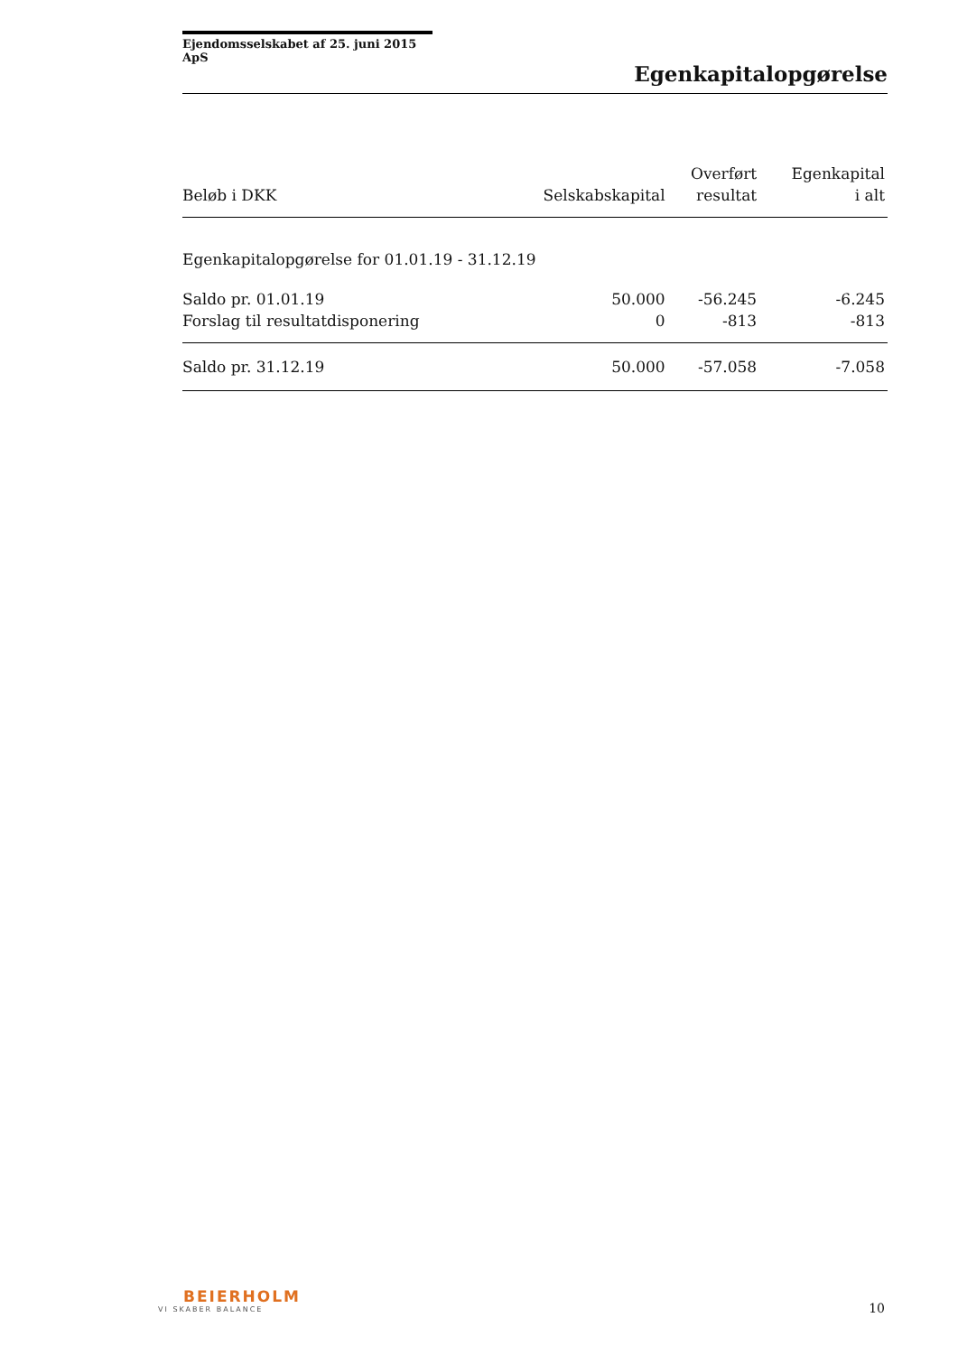Ejendomsselskabet af 25. juni 2015 ApS
Egenkapitalopgørelse
| Beløb i DKK | Selskabskapital | Overført resultat | Egenkapital i alt |
| --- | --- | --- | --- |
| Egenkapitalopgørelse for 01.01.19 - 31.12.19 | | | |
| Saldo pr. 01.01.19 | 50.000 | -56.245 | -6.245 |
| Forslag til resultatdisponering | 0 | -813 | -813 |
| Saldo pr. 31.12.19 | 50.000 | -57.058 | -7.058 |
BEIERHOLM
VI SKABER BALANCE
10